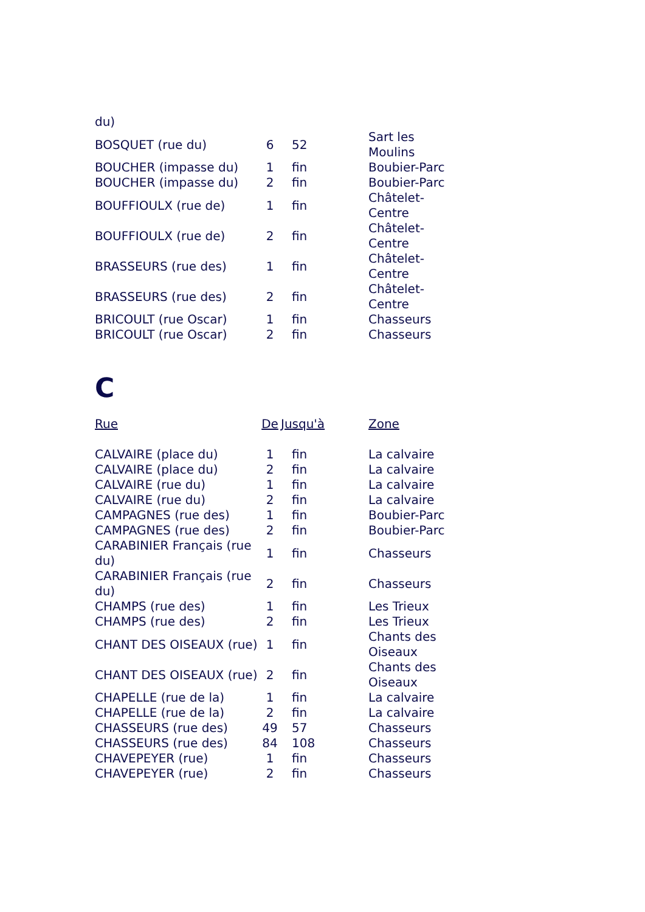| du) | | | |
| BOSQUET (rue du) | 6 | 52 | Sart les Moulins |
| BOUCHER (impasse du) | 1 | fin | Boubier-Parc |
| BOUCHER (impasse du) | 2 | fin | Boubier-Parc |
| BOUFFIOULX (rue de) | 1 | fin | Châtelet-Centre |
| BOUFFIOULX (rue de) | 2 | fin | Châtelet-Centre |
| BRASSEURS (rue des) | 1 | fin | Châtelet-Centre |
| BRASSEURS (rue des) | 2 | fin | Châtelet-Centre |
| BRICOULT (rue Oscar) | 1 | fin | Chasseurs |
| BRICOULT (rue Oscar) | 2 | fin | Chasseurs |
C
| Rue | De | Jusqu'à | Zone |
| --- | --- | --- | --- |
| CALVAIRE (place du) | 1 | fin | La calvaire |
| CALVAIRE (place du) | 2 | fin | La calvaire |
| CALVAIRE (rue du) | 1 | fin | La calvaire |
| CALVAIRE (rue du) | 2 | fin | La calvaire |
| CAMPAGNES (rue des) | 1 | fin | Boubier-Parc |
| CAMPAGNES (rue des) | 2 | fin | Boubier-Parc |
| CARABINIER Français (rue du) | 1 | fin | Chasseurs |
| CARABINIER Français (rue du) | 2 | fin | Chasseurs |
| CHAMPS (rue des) | 1 | fin | Les Trieux |
| CHAMPS (rue des) | 2 | fin | Les Trieux |
| CHANT DES OISEAUX (rue) | 1 | fin | Chants des Oiseaux |
| CHANT DES OISEAUX (rue) | 2 | fin | Chants des Oiseaux |
| CHAPELLE (rue de la) | 1 | fin | La calvaire |
| CHAPELLE (rue de la) | 2 | fin | La calvaire |
| CHASSEURS (rue des) | 49 | 57 | Chasseurs |
| CHASSEURS (rue des) | 84 | 108 | Chasseurs |
| CHAVEPEYER (rue) | 1 | fin | Chasseurs |
| CHAVEPEYER (rue) | 2 | fin | Chasseurs |